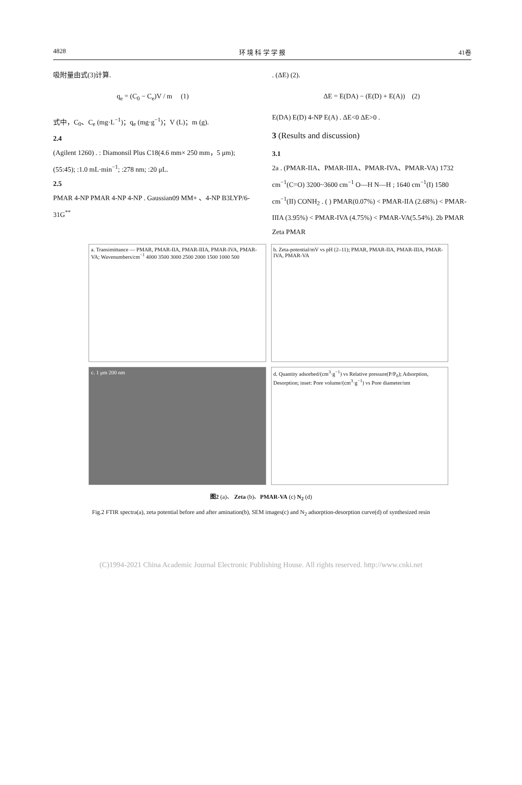4828 环 境 科 学 学 报 41卷
吸附量由式(3)计算.
q<sub>e</sub> = (C<sub>0</sub> − C<sub>e</sub>)V / m (1)
式中，C<sub>0</sub>、C<sub>e</sub> (mg·L<sup>−1</sup>)；q<sub>e</sub> (mg·g<sup>−1</sup>)；V (L)；m (g).
2.4
(Agilent 1260) . : Diamonsil Plus C18(4.6 mm× 250 mm，5 μm); (55:45); :1.0 mL·min<sup>−1</sup>; :278 nm; :20 μL.
2.5
PMAR 4-NP PMAR 4-NP 4-NP . Gaussian09 MM+ 、4-NP B3LYP/6-31G<sup>**</sup>
. (ΔE) (2).
ΔE = E(DA) − (E(D) + E(A)) (2)
E(DA) E(D) 4-NP E(A) . ΔE<0 ΔE>0 .
3 (Results and discussion)
3.1
2a . (PMAR-IIA、PMAR-IIIA、PMAR-IVA、PMAR-VA) 1732 cm<sup>−1</sup>(C=O) 3200~3600 cm<sup>−1</sup> O—H N—H ; 1640 cm<sup>−1</sup>(I) 1580 cm<sup>−1</sup>(II) CONH<sub>2</sub> . ( ) PMAR(0.07%) < PMAR-IIA (2.68%) < PMAR-IIIA (3.95%) < PMAR-IVA (4.75%) < PMAR-VA(5.54%). 2b PMAR Zeta PMAR
a. Transimittance — PMAR, PMAR-IIA, PMAR-IIIA, PMAR-IVA, PMAR-VA; Wavenumbers/cm<sup>−1</sup> 4000 3500 3000 2500 2000 1500 1000 500
b. Zeta-potential/mV vs pH (2–11); PMAR, PMAR-IIA, PMAR-IIIA, PMAR-IVA, PMAR-VA
c. 1 μm 200 nm
d. Quantity adsorbed/(cm<sup>3</sup>·g<sup>−1</sup>) vs Relative pressure(P/P<sub>0</sub>); Adsorption, Desorption; inset: Pore volume/(cm<sup>3</sup>·g<sup>−1</sup>) vs Pore diameter/nm
图2 (a)、 Zeta (b)、PMAR-VA (c) N<sub>2</sub> (d)
Fig.2 FTIR spectra(a), zeta potential before and after amination(b), SEM images(c) and N<sub>2</sub> adsorption-desorption curve(d) of synthesized resin
(C)1994-2021 China Academic Journal Electronic Publishing House. All rights reserved. http://www.cnki.net